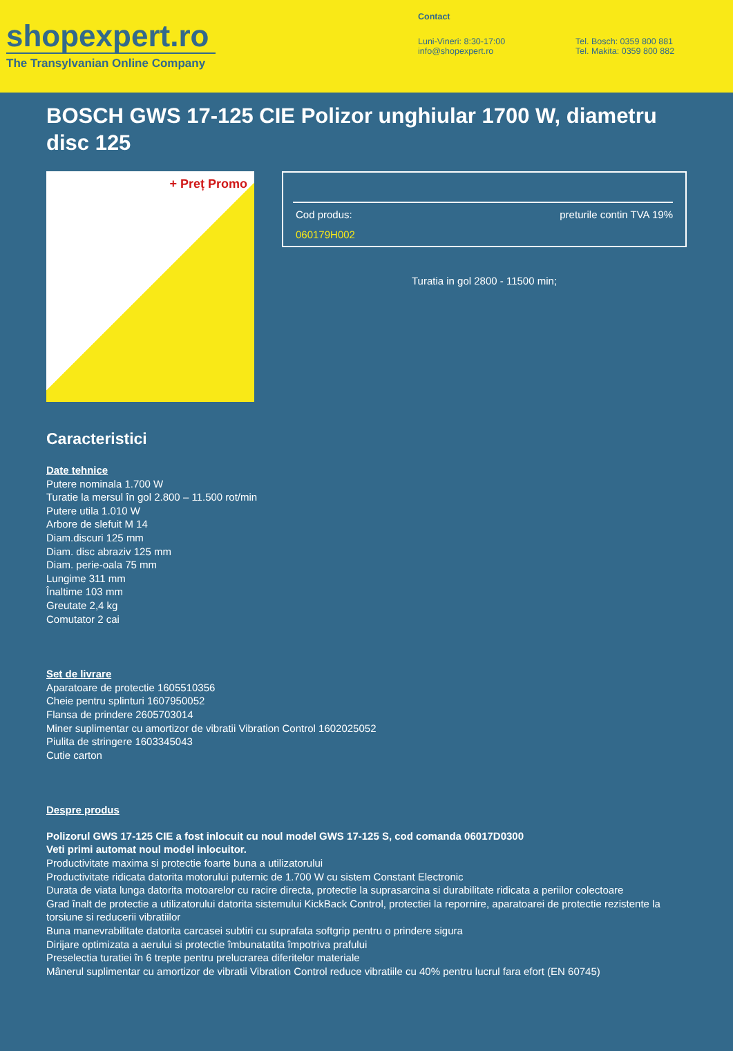shopexpert.ro
The Transylvanian Online Company
Contact
Luni-Vineri: 8:30-17:00
info@shopexpert.ro
Tel. Bosch: 0359 800 881
Tel. Makita: 0359 800 882
BOSCH GWS 17-125 CIE Polizor unghiular 1700 W, diametru disc 125
+ Preț Promo
Cod produs: preturile contin TVA 19%
060179H002
Turatia in gol 2800 - 11500 min;
Caracteristici
Date tehnice
Putere nominala 1.700 W
Turatie la mersul în gol 2.800 – 11.500 rot/min
Putere utila 1.010 W
Arbore de slefuit M 14
Diam.discuri 125 mm
Diam. disc abraziv 125 mm
Diam. perie-oala 75 mm
Lungime 311 mm
Înaltime 103 mm
Greutate 2,4 kg
Comutator 2 cai
Set de livrare
Aparatoare de protectie 1605510356
Cheie pentru splinturi 1607950052
Flansa de prindere 2605703014
Miner suplimentar cu amortizor de vibratii Vibration Control 1602025052
Piulita de stringere 1603345043
Cutie carton
Despre produs
Polizorul GWS 17-125 CIE a fost inlocuit cu noul model GWS 17-125 S, cod comanda 06017D0300
Veti primi automat noul model inlocuitor.
Productivitate maxima si protectie foarte buna a utilizatorului
Productivitate ridicata datorita motorului puternic de 1.700 W cu sistem Constant Electronic
Durata de viata lunga datorita motoarelor cu racire directa, protectie la suprasarcina si durabilitate ridicata a periilor colectoare
Grad înalt de protectie a utilizatorului datorita sistemului KickBack Control, protectiei la repornire, aparatoarei de protectie rezistente la torsiune si reducerii vibratiilor
Buna manevrabilitate datorita carcasei subtiri cu suprafata softgrip pentru o prindere sigura
Dirijare optimizata a aerului si protectie îmbunatatita împotriva prafului
Preselectia turatiei în 6 trepte pentru prelucrarea diferitelor materiale
Mânerul suplimentar cu amortizor de vibratii Vibration Control reduce vibratiile cu 40% pentru lucrul fara efort (EN 60745)